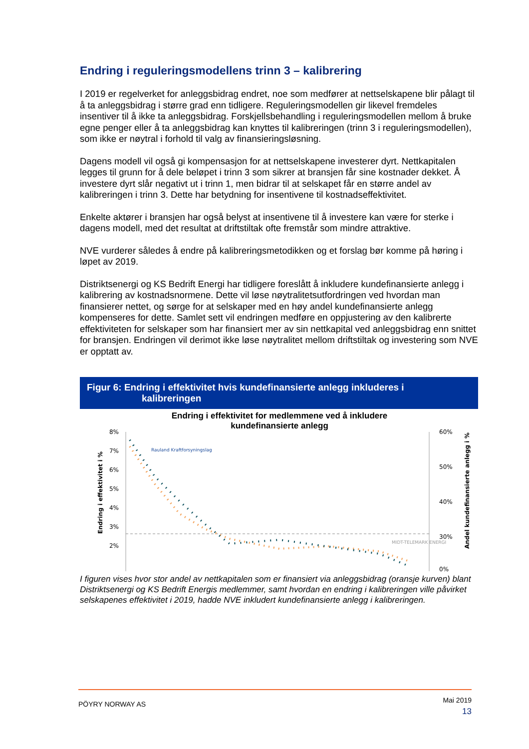Endring i reguleringsmodellens trinn 3 – kalibrering
I 2019 er regelverket for anleggsbidrag endret, noe som medfører at nettselskapene blir pålagt til å ta anleggsbidrag i større grad enn tidligere. Reguleringsmodellen gir likevel fremdeles insentiver til å ikke ta anleggsbidrag. Forskjellsbehandling i reguleringsmodellen mellom å bruke egne penger eller å ta anleggsbidrag kan knyttes til kalibreringen (trinn 3 i reguleringsmodellen), som ikke er nøytral i forhold til valg av finansieringsløsning.
Dagens modell vil også gi kompensasjon for at nettselskapene investerer dyrt. Nettkapitalen legges til grunn for å dele beløpet i trinn 3 som sikrer at bransjen får sine kostnader dekket. Å investere dyrt slår negativt ut i trinn 1, men bidrar til at selskapet får en større andel av kalibreringen i trinn 3. Dette har betydning for insentivene til kostnadseffektivitet.
Enkelte aktører i bransjen har også belyst at insentivene til å investere kan være for sterke i dagens modell, med det resultat at driftstiltak ofte fremstår som mindre attraktive.
NVE vurderer således å endre på kalibreringsmetodikken og et forslag bør komme på høring i løpet av 2019.
Distriktsenergi og KS Bedrift Energi har tidligere foreslått å inkludere kundefinansierte anlegg i kalibrering av kostnadsnormene. Dette vil løse nøytralitetsutfordringen ved hvordan man finansierer nettet, og sørge for at selskaper med en høy andel kundefinansierte anlegg kompenseres for dette. Samlet sett vil endringen medføre en oppjustering av den kalibrerte effektiviteten for selskaper som har finansiert mer av sin nettkapital ved anleggsbidrag enn snittet for bransjen. Endringen vil derimot ikke løse nøytralitet mellom driftstiltak og investering som NVE er opptatt av.
Figur 6: Endring i effektivitet hvis kundefinansierte anlegg inkluderes i
kalibreringen
Endring i effektivitet for medlemmene ved å inkludere
kundefinansierte anlegg
8%
7%
6%
5%
4%
3%
2%
60%
50%
40%
30%
0%
Endring i effektivitet i %
Andel kundefinansierte anlegg i %
Rauland Kraftforsyningslag
MIDT-TELEMARK ENERGI
I figuren vises hvor stor andel av nettkapitalen som er finansiert via anleggsbidrag (oransje kurven) blant Distriktsenergi og KS Bedrift Energis medlemmer, samt hvordan en endring i kalibreringen ville påvirket selskapenes effektivitet i 2019, hadde NVE inkludert kundefinansierte anlegg i kalibreringen.
PÖYRY NORWAY AS Mai 2019
13